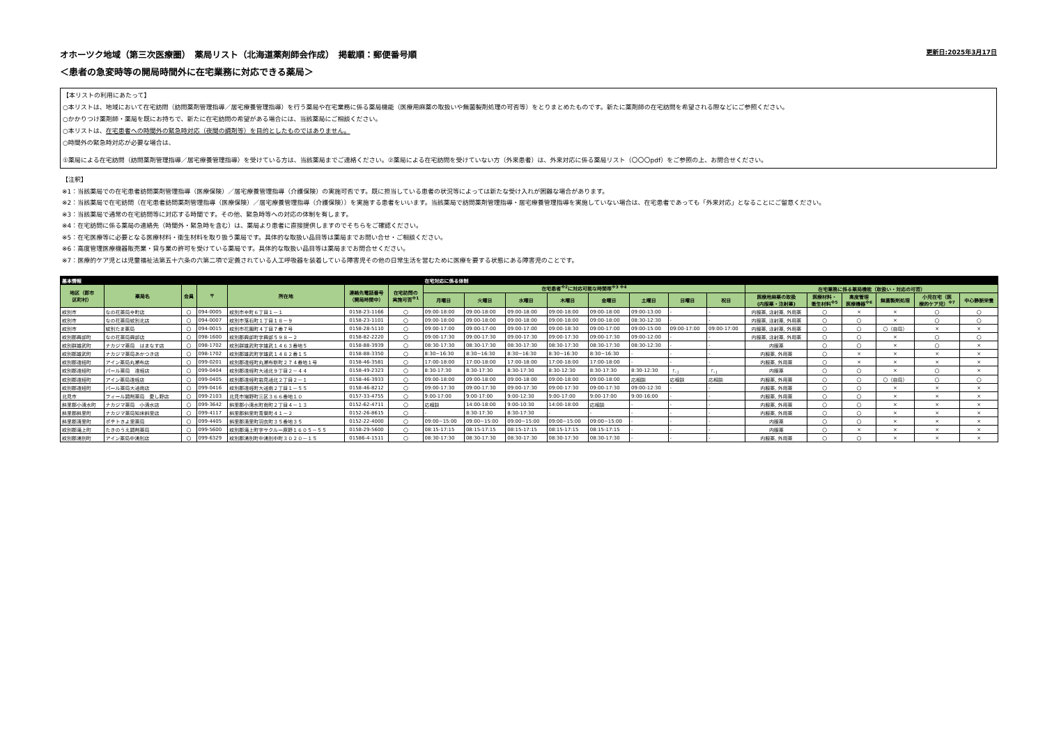オホーツク地域（第三次医療圏）　薬局リスト（北海道薬剤師会作成）　掲載順：郵便番号順 更新日:2025年3月17日
＜患者の急変時等の開局時間外に在宅業務に対応できる薬局＞
【本リストの利用にあたって】
○本リストは、地域において在宅訪問（訪問薬剤管理指導／居宅療養管理指導）を行う薬局や在宅業務に係る薬局機能（医療用麻薬の取扱いや無菌製剤処理の可否等）をとりまとめたものです。新たに薬剤師の在宅訪問を希望される際などにご参照ください。
○かかりつけ薬剤師・薬局を既にお持ちで、新たに在宅訪問の希望がある場合には、当該薬局にご相談ください。
○本リストは、在宅患者への時間外の緊急時対応（夜間の調剤等）を目的としたものではありません。
○時間外の緊急時対応が必要な場合は、
①薬局による在宅訪問（訪問薬剤管理指導／居宅療養管理指導）を受けている方は、当該薬局までご連絡ください。②薬局による在宅訪問を受けていない方（外来患者）は、外来対応に係る薬局リスト（〇〇〇pdf）をご参照の上、お問合せください。
【注釈】
※1：当該薬局での在宅患者訪問薬剤管理指導（医療保険）／居宅療養管理指導（介護保険）の実施可否です。既に担当している患者の状況等によっては新たな受け入れが困難な場合があります。
※2：当該薬局で在宅訪問（在宅患者訪問薬剤管理指導（医療保険）／居宅療養管理指導（介護保険））を実施する患者をいいます。当該薬局で訪問薬剤管理指導・居宅療養管理指導を実施していない場合は、在宅患者であっても「外来対応」となることにご留意ください。
※3：当該薬局で通常の在宅訪問等に対応する時間です。その他、緊急時等への対応の体制を有します。
※4：在宅訪問に係る薬局の連絡先（時間外・緊急時を含む）は、薬局より患者に直接提供しますのでそちらをご確認ください。
※5：在宅医療等に必要となる医療材料・衛生材料を取り扱う薬局です。具体的な取扱い品目等は薬局までお問い合せ・ご相談ください。
※6：高度管理医療機器販売業・貸与業の許可を受けている薬局です。具体的な取扱い品目等は薬局までお問合せください。
※7：医療的ケア児とは児童福祉法第五十六条の六第二項で定義されている人工呼吸器を装着している障害児その他の日常生活を営むために医療を要する状態にある障害児のことです。
| 基本情報 | | | | | | | 在宅対応に係る体制 | | | | | | | | | | | | | |
| --- | --- | --- | --- | --- | --- | --- | --- | --- | --- | --- | --- | --- | --- | --- | --- | --- | --- | --- | --- | --- |
| 地区（郡市 区町村） | 薬局名 | 会員 | 〒 | 所在地 | 連絡先電話番号 （開局時間中） | 在宅訪問の 実施可否<sup>※1</sup> | 在宅患者<sup>※2</sup>に対応可能な時間帯<sup>※3 ※4</sup> | | | | | | | | 在宅業務に係る薬局機能（取扱い・対応の可否） | | | | | |
| | | | | | | | | | | | | | | | 医療用麻薬の取扱 (内服薬・注射薬) | 医療材料・ 衛生材料<sup>※5</sup> | 高度管理 医療機器<sup>※6</sup> | 無菌製剤処理 | 小児在宅（医 療的ケア児）<sup>※7</sup> | 中心静脈栄養 |
| | | | | | | | 月曜日 | 火曜日 | 水曜日 | 木曜日 | 金曜日 | 土曜日 | 日曜日 | 祝日 | | | | | | |
| 紋別市 | なの花薬局幸町店 | 〇 | 094-0005 | 紋別市幸町６丁目１－１ | 0158-23-1166 | 〇 | 09:00-18:00 | 09:00-18:00 | 09:00-18:00 | 09:00-18:00 | 09:00-18:00 | 09:00-13:00 | - | - | 内服薬, 注射薬, 外用薬 | 〇 | × | × | 〇 | 〇 |
| 紋別市 | なの花薬局紋別北店 | 〇 | 094-0007 | 紋別市落石町１丁目１８－９ | 0158-23-1101 | 〇 | 09:00-18:00 | 09:00-18:00 | 09:00-18:00 | 09:00-18:00 | 09:00-18:00 | 08:30-12:30 | - | - | 内服薬, 注射薬, 外用薬 | 〇 | 〇 | × | 〇 | 〇 |
| 紋別市 | 紋別たま薬局 | 〇 | 094-0015 | 紋別市花園町４丁目７番７号 | 0158-28-5110 | 〇 | 09:00-17:00 | 09:00-17-00 | 09:00-17:00 | 09:00-18:30 | 09:00-17:00 | 09:00-15:00 | 09:00-17:00 | 09:00-17:00 | 内服薬, 注射薬, 外用薬 | 〇 | 〇 | 〇（自局） | × | × |
| 紋別郡興部町 | なの花薬局興部店 | 〇 | 098-1600 | 紋別郡興部町字興部５９８－２ | 0158-82-2220 | 〇 | 09:00-17:30 | 09:00-17:30 | 09:00-17:30 | 09:00-17:30 | 09:00-17:30 | 09:00-12:00 | - | - | 内服薬, 注射薬, 外用薬 | 〇 | 〇 | × | 〇 | 〇 |
| 紋別群雄武町 | ナカジマ薬局 はまなす店 | 〇 | 098-1702 | 紋別群雄武町字雄武１４６３番地５ | 0158-88-3939 | 〇 | 08:30-17:30 | 08:30-17:30 | 08:30-17:30 | 08:30-17:30 | 08:30-17:30 | 08:30-12:30 | - | - | 内服薬 | 〇 | 〇 | × | 〇 | × |
| 紋別郡雄武町 | ナカジマ薬局あかつき店 | 〇 | 098-1702 | 紋別郡雄武町字雄武１４８２番１５ | 0158-88-3350 | 〇 | 8:30−16:30 | 8:30−16:30 | 8:30−16:30 | 8:30−16:30 | 8:30−16:30 | - | - | - | 内服薬, 外用薬 | 〇 | × | × | × | × |
| 紋別郡遠軽町 | アイン薬局丸瀬布店 | 〇 | 099-0201 | 紋別郡遠軽町丸瀬布新町２７４番地１号 | 0158-46-3581 | 〇 | 17:00-18:00 | 17:00-18:00 | 17:00-18:00 | 17:00-18:00 | 17:00-18:00 | - | - | - | 内服薬, 外用薬 | 〇 | × | × | × | × |
| 紋別郡遠軽町 | パール薬局 遠軽店 | 〇 | 099-0404 | 紋別郡遠軽町大通北９丁目２－４４ | 0158-49-2323 | 〇 | 8:30-17:30 | 8:30-17:30 | 8:30-17:30 | 8:30-12:30 | 8:30-17:30 | 8:30-12:30 | 「-」 | 「-」 | 内服薬 | 〇 | 〇 | × | 〇 | × |
| 紋別郡遠軽町 | アイン薬局遠軽店 | 〇 | 099-0405 | 紋別郡遠軽町岩見通北２丁目２－１ | 0158-46-3933 | 〇 | 09:00-18:00 | 09:00-18:00 | 09:00-18:00 | 09:00-18:00 | 09:00-18:00 | 応相談 | 応相談 | 応相談 | 内服薬, 外用薬 | 〇 | 〇 | 〇（自局） | 〇 | 〇 |
| 紋別郡遠軽町 | パール薬局大通南店 | 〇 | 099-0416 | 紋別郡遠軽町大通南２丁目１－５５ | 0158-46-8212 | 〇 | 09:00-17:30 | 09:00-17:30 | 09:00-17:30 | 09:00-17:30 | 09:00-17:30 | 09:00-12:30 | - | - | 内服薬, 外用薬 | 〇 | 〇 | × | × | × |
| 北見市 | フィール調剤薬局 愛し野店 | 〇 | 099-2103 | 北見市端野町三区３６６番地１０ | 0157-33-4755 | 〇 | 9:00-17:00 | 9:00-17:00 | 9:00-12:30 | 9:00-17:00 | 9:00-17:00 | 9:00-16:00 | - | - | 内服薬, 外用薬 | 〇 | 〇 | × | × | × |
| 斜里郡小清水町 | ナカジマ薬局 小清水店 | 〇 | 099-3642 | 斜里郡小清水町南町２丁目４－１３ | 0152-62-4711 | 〇 | 応相談 | 14:00-18:00 | 9:00-10:30 | 14:00-18:00 | 応相談 | - | - | - | 内服薬, 外用薬 | 〇 | 〇 | × | × | × |
| 斜里郡斜里町 | ナカジマ薬局知床斜里店 | 〇 | 099-4117 | 斜里郡斜里町青葉町４１－２ | 0152-26-8615 | 〇 | - | 8:30-17:30 | 8:30-17:30 | - | - | - | - | - | 内服薬, 外用薬 | 〇 | 〇 | × | × | × |
| 斜里郡清里町 | ポテトきよ里薬局 | 〇 | 099-4405 | 斜里郡清里町羽衣町３５番地３５ | 0152-22-4000 | 〇 | 09:00~15:00 | 09:00~15:00 | 09:00~15:00 | 09:00~15:00 | 09:00~15:00 | - | - | - | 内服薬 | 〇 | 〇 | × | × | × |
| 紋別郡滝上町 | たきのうえ調剤薬局 | 〇 | 099-5600 | 紋別郡滝上町字サクルー原野１６０５－５５ | 0158-29-5600 | 〇 | 08:15-17:15 | 08:15-17:15 | 08:15-17:15 | 08:15-17:15 | 08:15-17:15 | - | - | - | 内服薬 | 〇 | × | × | × | × |
| 紋別郡湧別町 | アイン薬局中湧別店 | 〇 | 099-6329 | 紋別郡湧別町中湧別中町３０２０－１５ | 01586-4-1511 | 〇 | 08:30-17:30 | 08:30-17:30 | 08:30-17:30 | 08:30-17:30 | 08:30-17:30 | - | - | - | 内服薬, 外用薬 | 〇 | 〇 | × | × | × |